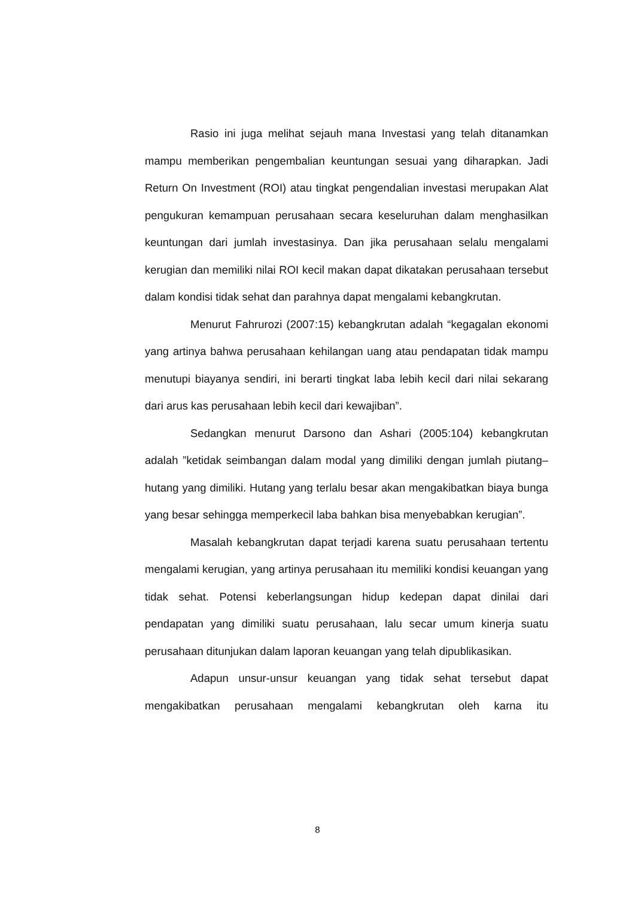Rasio ini juga melihat sejauh mana Investasi yang telah ditanamkan mampu memberikan pengembalian keuntungan sesuai yang diharapkan. Jadi Return On Investment (ROI) atau tingkat pengendalian investasi merupakan Alat pengukuran kemampuan perusahaan secara keseluruhan dalam menghasilkan keuntungan dari jumlah investasinya. Dan jika perusahaan selalu mengalami kerugian dan memiliki nilai ROI kecil makan dapat dikatakan perusahaan tersebut dalam kondisi tidak sehat dan parahnya dapat mengalami kebangkrutan.
Menurut Fahrurozi (2007:15) kebangkrutan adalah “kegagalan ekonomi yang artinya bahwa perusahaan kehilangan uang atau pendapatan tidak mampu menutupi biayanya sendiri, ini berarti tingkat laba lebih kecil dari nilai sekarang dari arus kas perusahaan lebih kecil dari kewajiban”.
Sedangkan menurut Darsono dan Ashari (2005:104) kebangkrutan adalah ”ketidak seimbangan dalam modal yang dimiliki dengan jumlah piutang–hutang yang dimiliki. Hutang yang terlalu besar akan mengakibatkan biaya bunga yang besar sehingga memperkecil laba bahkan bisa menyebabkan kerugian”.
Masalah kebangkrutan dapat terjadi karena suatu perusahaan tertentu mengalami kerugian, yang artinya perusahaan itu memiliki kondisi keuangan yang tidak sehat. Potensi keberlangsungan hidup kedepan dapat dinilai dari pendapatan yang dimiliki suatu perusahaan, lalu secar umum kinerja suatu perusahaan ditunjukan dalam laporan keuangan yang telah dipublikasikan.
Adapun unsur-unsur keuangan yang tidak sehat tersebut dapat mengakibatkan perusahaan mengalami kebangkrutan oleh karna itu
8